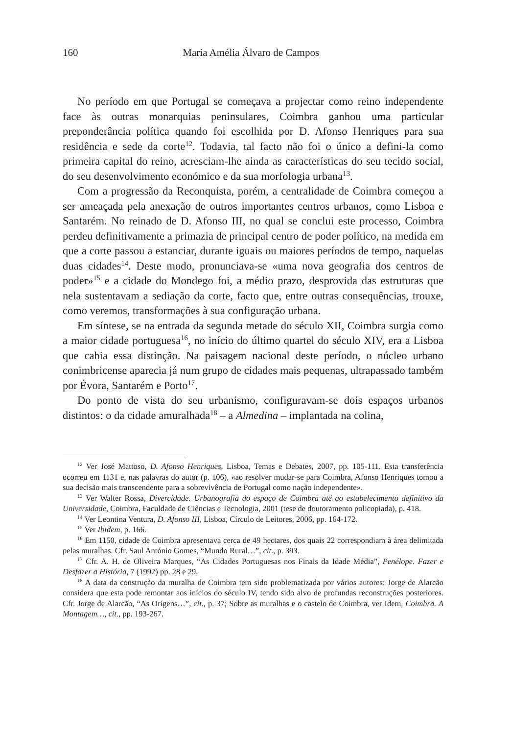160 Maria Amélia Álvaro de Campos
No período em que Portugal se começava a projectar como reino independente face às outras monarquias peninsulares, Coimbra ganhou uma particular preponderância política quando foi escolhida por D. Afonso Henriques para sua residência e sede da corte<sup>12</sup>. Todavia, tal facto não foi o único a defini-la como primeira capital do reino, acresciam-lhe ainda as características do seu tecido social, do seu desenvolvimento económico e da sua morfologia urbana<sup>13</sup>.
Com a progressão da Reconquista, porém, a centralidade de Coimbra começou a ser ameaçada pela anexação de outros importantes centros urbanos, como Lisboa e Santarém. No reinado de D. Afonso III, no qual se conclui este processo, Coimbra perdeu definitivamente a primazia de principal centro de poder político, na medida em que a corte passou a estanciar, durante iguais ou maiores períodos de tempo, naquelas duas cidades<sup>14</sup>. Deste modo, pronunciava-se «uma nova geografia dos centros de poder»<sup>15</sup> e a cidade do Mondego foi, a médio prazo, desprovida das estruturas que nela sustentavam a sediação da corte, facto que, entre outras consequências, trouxe, como veremos, transformações à sua configuração urbana.
Em síntese, se na entrada da segunda metade do século XII, Coimbra surgia como a maior cidade portuguesa<sup>16</sup>, no início do último quartel do século XIV, era a Lisboa que cabia essa distinção. Na paisagem nacional deste período, o núcleo urbano conimbricense aparecia já num grupo de cidades mais pequenas, ultrapassado também por Évora, Santarém e Porto<sup>17</sup>.
Do ponto de vista do seu urbanismo, configuravam-se dois espaços urbanos distintos: o da cidade amuralhada<sup>18</sup> – a Almedina – implantada na colina,
<sup>12</sup> Ver José Mattoso, D. Afonso Henriques, Lisboa, Temas e Debates, 2007, pp. 105-111. Esta transferência ocorreu em 1131 e, nas palavras do autor (p. 106), «ao resolver mudar-se para Coimbra, Afonso Henriques tomou a sua decisão mais transcendente para a sobrevivência de Portugal como nação independente».
<sup>13</sup> Ver Walter Rossa, Divercidade. Urbanografia do espaço de Coimbra até ao estabelecimento definitivo da Universidade, Coimbra, Faculdade de Ciências e Tecnologia, 2001 (tese de doutoramento policopiada), p. 418.
<sup>14</sup> Ver Leontina Ventura, D. Afonso III, Lisboa, Círculo de Leitores, 2006, pp. 164-172.
<sup>15</sup> Ver Ibidem, p. 166.
<sup>16</sup> Em 1150, cidade de Coimbra apresentava cerca de 49 hectares, dos quais 22 correspondiam à área delimitada pelas muralhas. Cfr. Saul António Gomes, “Mundo Rural…”, cit., p. 393.
<sup>17</sup> Cfr. A. H. de Oliveira Marques, “As Cidades Portuguesas nos Finais da Idade Média”, Penélope. Fazer e Desfazer a História, 7 (1992) pp. 28 e 29.
<sup>18</sup> A data da construção da muralha de Coimbra tem sido problematizada por vários autores: Jorge de Alarcão considera que esta pode remontar aos inícios do século IV, tendo sido alvo de profundas reconstruções posteriores. Cfr. Jorge de Alarcão, “As Origens…”, cit., p. 37; Sobre as muralhas e o castelo de Coimbra, ver Idem, Coimbra. A Montagem…, cit., pp. 193-267.